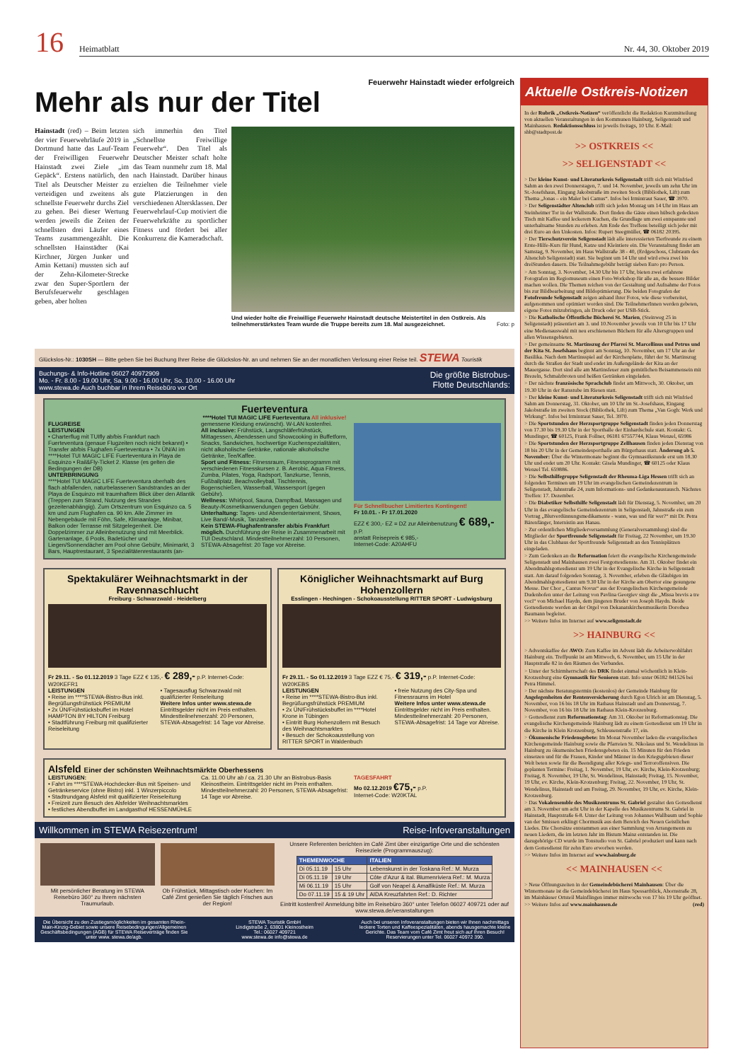16
Heimatblatt Nr. 44, 30. Oktober 2019
Feuerwehr Hainstadt wieder erfolgreich
Mehr als nur der Titel
Hainstadt (red) – Beim letzten der vier Feuerwehrläufe 2019 in Dortmund hatte das Lauf-Team der Freiwilligen Feuerwehr Hainstadt zwei Ziele „im Gepäck“. Erstens natürlich, den Titel als Deutscher Meister zu verteidigen und zweitens als schnellste Feuerwehr durchs Ziel zu gehen. Bei dieser Wertung werden jeweils die Zeiten der schnellsten drei Läufer eines Teams zusammengezählt. Die schnellsten Hainstädter (Kai Kirchner, Jürgen Junker und Amin Kettani) mussten sich auf der Zehn-Kilometer-Strecke zwar den Super-Sportlern der Berufsfeuerwehr geschlagen geben, aber holten
sich immerhin den Titel „Schnellste Freiwillige Feuerwehr“. Den Titel als Deutscher Meister schaft holte das Team nunmehr zum 18. Mal nach Hainstadt. Darüber hinaus erzielten die Teilnehmer viele gute Platzierungen in den verschiedenen Altersklassen. Der Feuerwehrlauf-Cup motiviert die Feuerwehrkräfte zu sportlicher Fitness und fördert bei aller Konkurrenz die Kameradschaft.
Und wieder holte die Freiwillige Feuerwehr Hainstadt deutsche Meistertitel in den Ostkreis. Als teilnehmerstärkstes Team wurde die Truppe bereits zum 18. Mal ausgezeichnet. Foto: p
Glückslos-Nr.: 1030SH — Bitte geben Sie bei Buchung Ihrer Reise die Glückslos-Nr. an und nehmen Sie an der monatlichen Verlosung einer Reise teil. STEWA Touristik
Buchungs- & Info-Hotline 06027 40972909
Mo. - Fr. 8.00 - 19.00 Uhr, Sa. 9.00 - 16.00 Uhr, So. 10.00 - 16.00 Uhr
www.stewa.de Auch buchbar in Ihrem Reisebüro vor Ort
Die größte Bistrobus-
Flotte Deutschlands:
Fuerteventura
****Hotel TUI MAGIC LIFE Fuerteventura All inklusive!
FLUGREISE
LEISTUNGEN
• Charterflug mit TUIfly ab/bis Frankfurt nach Fuerteventura (genaue Flugzeiten noch nicht bekannt) • Transfer ab/bis Flughafen Fuerteventura • 7x ÜN/AI im ****Hotel TUI MAGIC LIFE Fuerteventura in Playa de Esquinzo • Rail&Fly-Ticket 2. Klasse (es gelten die Bedingungen der DB)
UNTERBRINGUNG
****Hotel TUI MAGIC LIFE Fuerteventura oberhalb des flach abfallenden, naturbelassenen Sandstrandes an der Playa de Esquinzo mit traumhaftem Blick über den Atlantik (Treppen zum Strand, Nutzung des Strandes gezeitenabhängig). Zum Ortszentrum von Esquinzo ca. 5 km und zum Flughafen ca. 90 km. Alle Zimmer im Nebengebäude mit Föhn, Safe, Klimaanlage, Minibar, Balkon oder Terrasse mit Sitzgelegenheit. Die Doppelzimmer zur Alleinbenutzung sind mit Meerblick. Gartenanlage, 6 Pools, Badetücher und Liegen/Sonnendächer am Pool ohne Gebühr, Minimarkt, 3 Bars, Hauptrestaurant, 3 Spezialitätenrestaurants (an-
gemessene Kleidung erwünscht). W-LAN kostenfrei.
All inclusive: Frühstück, Langschläferfrühstück, Mittagessen, Abendessen und Showcooking in Buffetform, Snacks, Sandwiches, hochwertige Kuchenspezialitäten, nicht alkoholische Getränke, nationale alkoholische Getränke, Tee/Kaffee.
Sport und Fitness: Fitnessraum, Fitnessprogramm mit verschiedenen Fitnesskursen z. B. Aerobic, Aqua Fitness, Zumba, Pilates, Yoga, Radsport, Tanzkurse, Tennis, Fußballplatz, Beachvolleyball, Tischtennis, Bogenschießen, Wasserball, Wassersport (gegen Gebühr).
Wellness: Whirlpool, Sauna, Dampfbad, Massagen und Beauty-/Kosmetikanwendungen gegen Gebühr.
Unterhaltung: Tages- und Abendentertainment, Shows, Live Band/-Musik, Tanzabende.
Kein STEWA-Flughafentransfer ab/bis Frankfurt möglich. Durchführung der Reise in Zusammenarbeit mit TUI Deutschland. Mindestteilnehmerzahl: 10 Personen, STEWA-Absagefrist: 20 Tage vor Abreise.
Für Schnellbucher Limitiertes Kontingent!
Fr 10.01. - Fr 17.01.2020
EZZ € 300,- EZ = DZ zur Alleinbenutzung € 689,- p.P.
anstatt Reisepreis € 985,-
Internet-Code: A20AHFU
Spektakulärer Weihnachtsmarkt in der Ravennaschlucht
Freiburg - Schwarzwald - Heidelberg
Fr 29.11. - So 01.12.2019 3 Tage EZZ € 135,- € 289,- p.P. Internet-Code: W20KEFR1
LEISTUNGEN
• Reise im ****STEWA-Bistro-Bus inkl. Begrüßungsfrühstück PREMIUM
• 2x ÜN/Frühstücksbuffet im Hotel HAMPTON BY HILTON Freiburg
• Stadtführung Freiburg mit qualifizierter Reiseleitung
• Tagesausflug Schwarzwald mit qualifizierter Reiseleitung
Weitere Infos unter www.stewa.de
Eintrittsgelder nicht im Preis enthalten. Mindestteilnehmerzahl: 20 Personen, STEWA-Absagefrist: 14 Tage vor Abreise.
Königlicher Weihnachtsmarkt auf Burg Hohenzollern
Esslingen - Hechingen - Schokoausstellung RITTER SPORT - Ludwigsburg
Fr 29.11. - So 01.12.2019 3 Tage EZZ € 75,- € 319,- p.P. Internet-Code: W20KEBS
LEISTUNGEN
• Reise im ****STEWA-Bistro-Bus inkl. Begrüßungsfrühstück PREMIUM
• 2x ÜN/Frühstücksbuffet im ****Hotel Krone in Tübingen
• Eintritt Burg Hohenzollern mit Besuch des Weihnachtsmarktes
• Besuch der Schokoausstellung von RITTER SPORT in Waldenbuch
• freie Nutzung des City-Spa und Fitnessraums im Hotel
Weitere Infos unter www.stewa.de
Eintrittsgelder nicht im Preis enthalten. Mindestteilnehmerzahl: 20 Personen, STEWA-Absagefrist: 14 Tage vor Abreise.
Alsfeld Einer der schönsten Weihnachtsmärkte Oberhessens
LEISTUNGEN:
• Fahrt im ****STEWA-Hochdecker-Bus mit Speisen- und Getränkeservice (ohne Bistro) inkl. 1 Winzerpiccolo
• Stadtrundgang Alsfeld mit qualifizierter Reiseleitung
• Freizeit zum Besuch des Alsfelder Weihnachtsmarktes
• festliches Abendbuffet im Landgasthof HESSENMÜHLE
Ca. 11.00 Uhr ab / ca. 21.30 Uhr an Bistrobus-Basis Kleinostheim. Eintrittsgelder nicht im Preis enthalten. Mindestteilnehmerzahl: 20 Personen, STEWA-Absagefrist: 14 Tage vor Abreise.
TAGESFAHRT
Mo 02.12.2019 €75,- p.P.
Internet-Code: W20KTAL
Willkommen im STEWA Reisezentrum! Reise-Infoveranstaltungen
Mit persönlicher Beratung im STEWA Reisebüro 360° zu Ihrem nächsten Traumurlaub.
Ob Frühstück, Mittagstisch oder Kuchen: Im Café Zimt genießen Sie täglich Frisches aus der Region!
Unsere Referenten berichten im Café Zimt über einzigartige Orte und die schönsten Reiseziele (Programmauszug):
| THEMENWOCHE | | ITALIEN |
| --- | --- | --- |
| Di 05.11.19 | 15 Uhr | Lebenskunst in der Toskana Ref.: M. Murza |
| Di 05.11.19 | 19 Uhr | Côte d’Azur & ital. Blumenriviera Ref.: M. Murza |
| Mi 06.11.19 | 15 Uhr | Golf von Neapel & Amalfiküste Ref.: M. Murza |
| Do 07.11.19 | 15 & 19 Uhr | AIDA Kreuzfahrten Ref.: D. Richter |
Eintritt kostenfrei! Anmeldung bitte im Reisebüro 360° unter Telefon 06027 409721 oder auf www.stewa.de/veranstaltungen
Die Übersicht zu den Zustiegsmöglichkeiten im gesamten Rhein-Main-Kinzig-Gebiet sowie unsere Reisebedingungen/Allgemeinen Geschäftsbedingungen (AGB) für STEWA Reiseverträge finden Sie unter www. stewa.de/agb.
STEWA Touristik GmbH
Lindigstraße 2, 63801 Kleinostheim
Tel.: 06027 409721
www.stewa.de info@stewa.de
Auch bei unseren Infoveranstaltungen bieten wir Ihnen nachmittags leckere Torten und Kaffeespezialitäten, abends hausgemachte kleine Gerichte. Das Team vom Café Zimt freut sich auf Ihren Besuch! Reservierungen unter Tel. 06027 40972 390.
Aktuelle Ostkreis-Notizen
In der Rubrik „Ostkreis-Notizen“ veröffentlicht die Redaktion Kurzmitteilung von aktuellen Veranstaltungen in den Kommunen Hainburg, Seligenstadt und Mainhausen. Redaktionsschluss ist jeweils freitags, 10 Uhr. E-Mail: shb@stadtpost.de
>> OSTKREIS <<
>> SELIGENSTADT <<
> Der kleine Kunst- und Literaturkreis Seligenstadt trifft sich mit Winfried Sahm an den zwei Donnerstagen, 7. und 14. November, jeweils um zehn Uhr im St.-Josefshaus, Eingang Jakobstraße im zweiten Stock (Bibliothek, Lift) zum Thema „Jonas – ein Maler bei Camus“. Infos bei Irmintraut Sauer, ☎ 3970.
> Der Seligenstädter Altenclub trifft sich jeden Montag um 14 Uhr im Haus am Steinheimer Tor in der Wallstraße. Dort finden die Gäste einen hübsch gedeckten Tisch mit Kaffee und leckerem Kuchen, die Grundlage um zwei entspannte und unterhaltsame Stunden zu erleben. Am Ende des Treffens beteiligt sich jeder mit drei Euro an den Unkosten. Infos: Rupert Steegmüller, ☎ 06182 20395.
> Der Tierschutzverein Seligenstadt lädt alle interessierten Tierfreunde zu einem Erste-Hilfe-Kurs für Hund, Katze und Kleintiere ein. Die Veranstaltung findet am Samstag, 9. November, im Haus Wallstraße 38 - 40, (Erdgeschoss, Clubraum des Altenclub Seligenstadt) statt. Sie beginnt um 14 Uhr und wird etwa zwei bis dreiStunden dauern. Die Teilnahmegebühr beträgt sieben Euro pro Person.
> Am Sonntag, 3. November, 14.30 Uhr bis 17 Uhr, bieten zwei erfahrene Fotografen im Regiomuseum einen Foto-Workshop für alle an, die bessere Bilder machen wollen. Die Themen reichen von der Gestaltung und Aufnahme der Fotos bis zur Bildbearbeitung und Bildoptimierung. Die beiden Fotografen der Fotofreunde Seligenstadt zeigen anhand ihrer Fotos, wie diese vorbereitet, aufgenommen und optimiert worden sind. Die TeilnehmerInnen werden gebeten, eigene Fotos mitzubringen, als Druck oder per USB-Stick.
> Die Katholische Öffentliche Bücherei St. Marien, (Steinweg 25 in Seligenstadt) präsentiert am 3. und 10.November jeweils von 10 Uhr bis 17 Uhr eine Medienauswahl mit neu erschienenen Büchern für alle Altersgruppen und allen Wissensgebieten.
> Der gemeinsame St. Martinszug der Pfarrei St. Marcellinus und Petrus und der Kita St. Josefshaus beginnt am Sonntag, 10. November, um 17 Uhr an der Basilika. Nach dem Martinsspiel auf der Kirchenplatte, führt der St. Martinszug durch die Straßen der Stadt und endet im Außengelände der Kita an der Mauergasse. Dort sind alle am Martinsfeuer zum gemütlichen Beisammensein mit Brezeln, Schmalzbroten und heißen Getränken eingeladen.
> Der nächste französische Sprachclub findet am Mittwoch, 30. Oktober, um 19.30 Uhr in der Ratsstube im Riesen statt.
> Der kleine Kunst- und Literaturkreis Seligenstadt trifft sich mit Winfried Sahm am Donnerstag, 31. Oktober, um 10 Uhr im St.-Josefshaus, Eingang Jakobstraße im zweiten Stock (Bibliothek, Lift) zum Thema „Van Gogh: Werk und Wirkung“. Infos bei Irmintraut Sauer, Tel. 3970.
> Die Sportstunden der Herzsportgruppe Seligenstadt finden jeden Donnerstag von 17.30 bis 19.30 Uhr in der Sporthalle der Einhardschule statt. Kontakt: G. Mundinger, ☎ 60125, Frank Follner, 06181 67557744, Klaus Wenzel, 65986
> Die Sportstunden der Herzsportgruppe Zellhausen finden jeden Dienstag von 18 bis 20 Uhr in der Gemeindesporthalle am Bürgerhaus statt. Änderung ab 5. November: Über die Wintermonate beginnt die Gymnastikstunde erst um 18.30 Uhr und endet um 20 Uhr. Kontakt: Gisela Mundinger, ☎ 60125 oder Klaus Wenzel Tel. 659886.
> Die Selbsthilfegruppe Seligenstadt der Rheuma-Liga Hessen trifft sich an folgenden Terminen um 19 Uhr im evangelischen Gemeindezentrum in Seligenstadt, Jahnstraße 24, zum Informations- und Gedankenaustausch. Nächstes Treffen: 17. Dezember.
> Die Diabetiker Selbsthilfe Seligenstadt lädt für Dienstag, 5. November, um 20 Uhr in das evangelische Gemeindezentrum in Seligenstadt, Jahnstraße ein zum Vortrag „Blutverdünnungsmedikamente - wann, was und für wer?“ mit Dr. Petra Bärenfänger, Internistin aus Hanau.
> Zur ordentlichen Mitgliederversammlung (Generalversammlung) sind die Mitglieder der Sportfreunde Seligenstadt für Freitag, 22 November, um 19.30 Uhr in das Clubhaus der Sportfreunde Seligenstadt an den Tennisplätzen eingeladen.
> Zum Gedenken an die Reformation feiert die evangelische Kirchengemeinde Seligenstadt und Mainhausen zwei Festgottesdienste. Am 31. Oktober findet ein Abendmahlsgottesdienst um 19 Uhr in der Evangelische Kirche in Seligenstadt statt. Am darauf folgenden Sonntag, 3. November, erleben die Gläubigen im Abendmahlsgottesdienst um 9.30 Uhr in der Kirche am Obertor eine gesungene Messe. Der Chor „ Cantus Novus“ aus der Evangelischen Kirchengemeinde Dudenhofen unter der Leitung von Pavlina Georgiev singt die „Missa brevis a tre voci“ von Michael Haydn, dem jüngeren Bruder von Joseph Haydn. Beide Gottesdienste werden an der Orgel von Dekanatskirchenmusikerin Dorothea Baumann begleitet.
>> Weitere Infos im Internet auf www.seligenstadt.de
>> HAINBURG <<
> Adventskaffee der AWO: Zum Kaffee im Advent lädt die Arbeiterwohlfahrt Hainburg ein. Treffpunkt ist am Mittwoch, 6. November, um 15 Uhr in der Hauptstraße 82 in den Räumen des Verbandes.
> Unter der Schirmherrschaft des DRK findet einmal wöchentlich in Klein-Krotzenburg eine Gymnastik für Senioren statt. Info unter 06182 841526 bei Petra Himmel.
> Der nächste Beratungstermin (kostenlos) der Gemeinde Hainburg für Angelegenheiten der Rentenversicherung durch Egon Ulrich ist am Dienstag, 5. November, von 16 bis 18 Uhr im Rathaus Hainstadt und am Donnerstag, 7. November, von 16 bis 18 Uhr im Rathaus Klein-Krotzenburg.
> Gottesdienst zum Reformationstag: Am 31. Oktober ist Reformationstag. Die evangelische Kirchengemeinde Hainburg lädt zu einem Gottesdienst um 19 Uhr in die Kirche in Klein Krotzenburg, Schleusenstraße 17, ein.
> Ökumenische Friedensgebete: Im Monat November laden die evangelischen Kirchengemeinde Hainburg sowie die Pfarreien St. Nikolaus und St. Wendelinus in Hainburg zu ökumenischen Friedensgebeten ein. 15 Minuten für den Frieden einsetzen und für die Frauen, Kinder und Männer in den Kriegsgebieten dieser Welt beten sowie für die Beendigung aller Kriegs- und Terroroffensiven. Die geplanten Termine: Freitag, 1. November, 19 Uhr, ev. Kirche, Klein-Krotzenburg; Freitag, 8. November, 19 Uhr, St. Wendelinus, Hainstadt; Freitag, 15. November, 19 Uhr, ev. Kirche, Klein-Krotzenburg; Freitag, 22. November, 19 Uhr, St. Wendelinus, Hainstadt und am Freitag, 29. November, 19 Uhr, ev. Kirche, Klein-Krotzenburg.
> Das Vokalensemble des Musikzentrums St. Gabriel gestaltet den Gottesdienst am 3. November um acht Uhr in der Kapelle des Musikzentrums St. Gabriel in Hainstadt, Hauptstraße 6-8. Unter der Leitung von Johannes Wallbaum und Sophie van der Smissen erklingt Chormusik aus dem Bereich des Neuen Geistlichen Liedes. Die Chorsätze entstammen aus einer Sammlung von Arrangements zu neuen Liedern, die im letzten Jahr im Bistum Mainz entstanden ist. Die dazugehörige CD wurde im Tonstudio von St. Gabriel produziert und kann nach dem Gottesdienst für zehn Euro erworben werden.
>> Weitere Infos im Internet auf www.hainburg.de
<< MAINHAUSEN <<
> Neue Öffnungszeiten in der Gemeindebücherei Mainhausen: Über die Wintermonate ist die Gemeindebücherei im Haus Spessartblick, Ahornstraße 28, im Mainhäuser Ortsteil Mainflingen immer mittwochs von 17 bis 19 Uhr geöffnet.
>> Weitere Infos auf www.mainhausen.de (red)